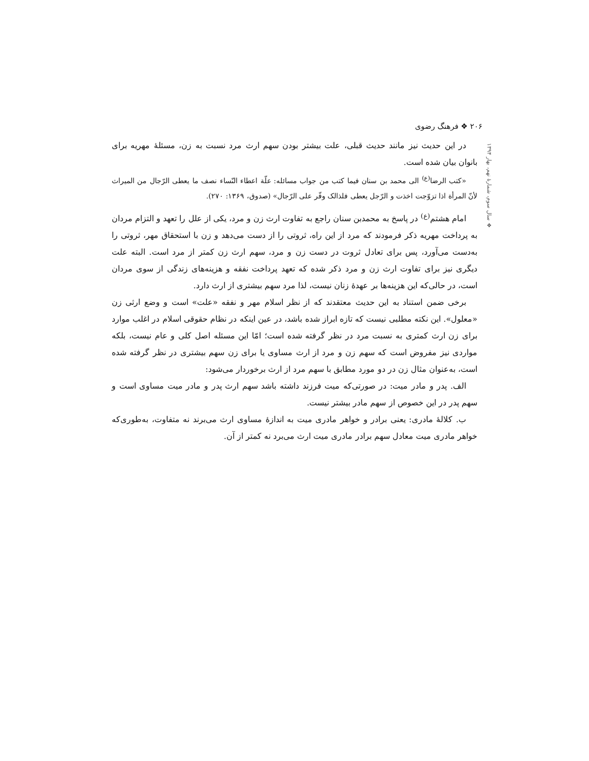۲۰۶ ❖ فرهنگ رضوی
❖ سال سوم، شمارهٔ نهم، بهار ۱۳۹۴
در این حدیث نیز مانند حدیث قبلی، علت بیشتر بودن سهم ارث مرد نسبت به زن، مسئلهٔ مهریه برای بانوان بیان شده است.
«کتب الرضا<sup>(ع)</sup> الی محمد بن سنان فیما کتب من جواب مسائله: علّة اعطاء النّساء نصف ما یعطی الرّجال من المیراث لأنّ المرأة اذا تزوّجت اخذت و الرّجل یعطی فلذالک وفّر علی الرّجال» (صدوق، ۱۳۶۹: ۲۷۰).
امام هشتم<sup>(ع)</sup> در پاسخ به محمدبن سنان راجع به تفاوت ارث زن و مرد، یکی از علل را تعهد و التزام مردان به پرداخت مهریه ذکر فرمودند که مرد از این راه، ثروتی را از دست می‌دهد و زن با استحقاق مهر، ثروتی را به‌دست می‌آورد، پس برای تعادل ثروت در دست زن و مرد، سهم ارث زن کمتر از مرد است. البته علت دیگری نیز برای تفاوت ارث زن و مرد ذکر شده که تعهد پرداخت نفقه و هزینه‌های زندگی از سوی مردان است، در حالی‌که این هزینه‌ها بر عهدهٔ زنان نیست، لذا مرد سهم بیشتری از ارث دارد.
برخی ضمن استناد به این حدیث معتقدند که از نظر اسلام مهر و نفقه «علت» است و وضع ارثی زن «معلول». این نکته مطلبی نیست که تازه ابراز شده باشد، در عین اینکه در نظام حقوقی اسلام در اغلب موارد برای زن ارث کمتری به نسبت مرد در نظر گرفته شده است؛ امّا این مسئله اصل کلی و عام نیست، بلکه مواردی نیز مفروض است که سهم زن و مرد از ارث مساوی یا برای زن سهم بیشتری در نظر گرفته شده است، به‌عنوان مثال زن در دو مورد مطابق با سهم مرد از ارث برخوردار می‌شود:
الف. پدر و مادر میت: در صورتی‌که میت فرزند داشته باشد سهم ارث پدر و مادر میت مساوی است و سهم پدر در این خصوص از سهم مادر بیشتر نیست.
ب. کلالهٔ مادری: یعنی برادر و خواهر مادری میت به اندازهٔ مساوی ارث می‌برند نه متفاوت، به‌طوری‌که خواهر مادری میت معادل سهم برادر مادری میت ارث می‌برد نه کمتر از آن.